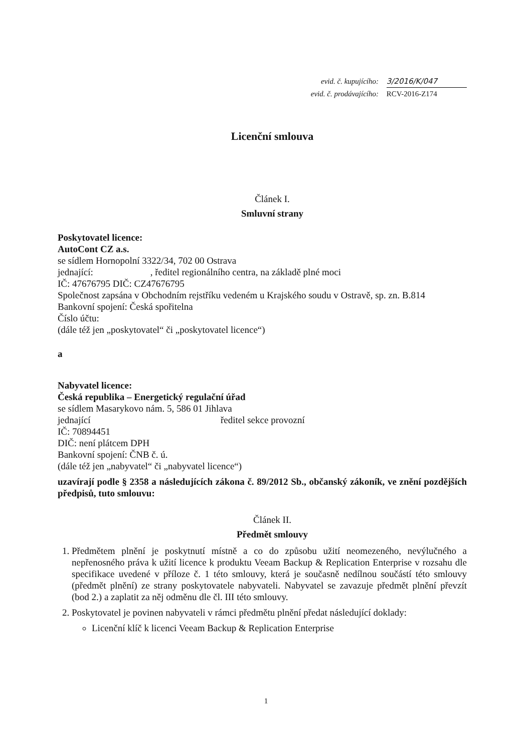evid. č. kupujícího: 3/2016/K/047
evid. č. prodávajícího: RCV-2016-Z174
Licenční smlouva
Článek I.
Smluvní strany
Poskytovatel licence:
AutoCont CZ a.s.
se sídlem Hornopolní 3322/34, 702 00 Ostrava
jednající: , ředitel regionálního centra, na základě plné moci
IČ: 47676795 DIČ: CZ47676795
Společnost zapsána v Obchodním rejstříku vedeném u Krajského soudu v Ostravě, sp. zn. B.814
Bankovní spojení: Česká spořitelna
Číslo účtu:
(dále též jen „poskytovatel“ či „poskytovatel licence“)
a
Nabyvatel licence:
Česká republika – Energetický regulační úřad
se sídlem Masarykovo nám. 5, 586 01 Jihlava
jednající ředitel sekce provozní
IČ: 70894451
DIČ: není plátcem DPH
Bankovní spojení: ČNB č. ú.
(dále též jen „nabyvatel“ či „nabyvatel licence“)
uzavírají podle § 2358 a následujících zákona č. 89/2012 Sb., občanský zákoník, ve znění pozdějších předpisů, tuto smlouvu:
Článek II.
Předmět smlouvy
1. Předmětem plnění je poskytnutí místně a co do způsobu užití neomezeného, nevýlučného a nepřenosného práva k užití licence k produktu Veeam Backup & Replication Enterprise v rozsahu dle specifikace uvedené v příloze č. 1 této smlouvy, která je současně nedílnou součástí této smlouvy (předmět plnění) ze strany poskytovatele nabyvateli. Nabyvatel se zavazuje předmět plnění převzít (bod 2.) a zaplatit za něj odměnu dle čl. III této smlouvy.
2. Poskytovatel je povinen nabyvateli v rámci předmětu plnění předat následující doklady:
Licenční klíč k licenci Veeam Backup & Replication Enterprise
1